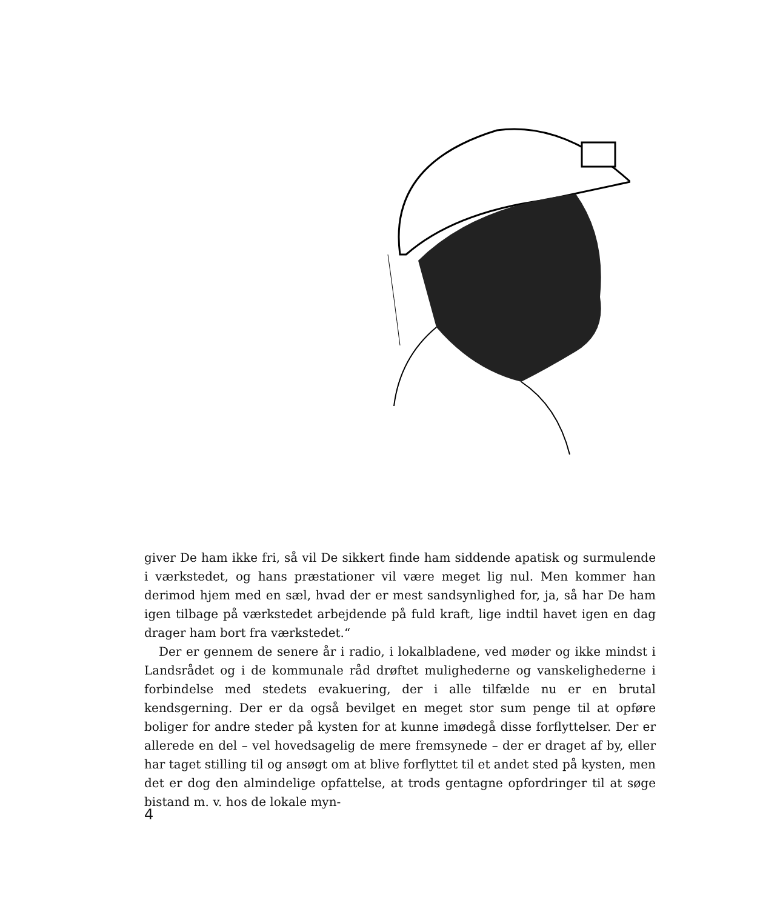giver De ham ikke fri, så vil De sikkert finde ham siddende apatisk og surmulende i værkstedet, og hans præstationer vil være meget lig nul. Men kommer han derimod hjem med en sæl, hvad der er mest sandsynlighed for, ja, så har De ham igen tilbage på værkstedet arbejdende på fuld kraft, lige indtil havet igen en dag drager ham bort fra værkstedet.“
Der er gennem de senere år i radio, i lokalbladene, ved møder og ikke mindst i Landsrådet og i de kommunale råd drøftet mulighederne og vanskelighederne i forbindelse med stedets evakuering, der i alle tilfælde nu er en brutal kendsgerning. Der er da også bevilget en meget stor sum penge til at opføre boliger for andre steder på kysten for at kunne imødegå disse forflyttelser. Der er allerede en del – vel hovedsagelig de mere fremsynede – der er draget af by, eller har taget stilling til og ansøgt om at blive forflyttet til et andet sted på kysten, men det er dog den almindelige opfattelse, at trods gentagne opfordringer til at søge bistand m. v. hos de lokale myn-
4